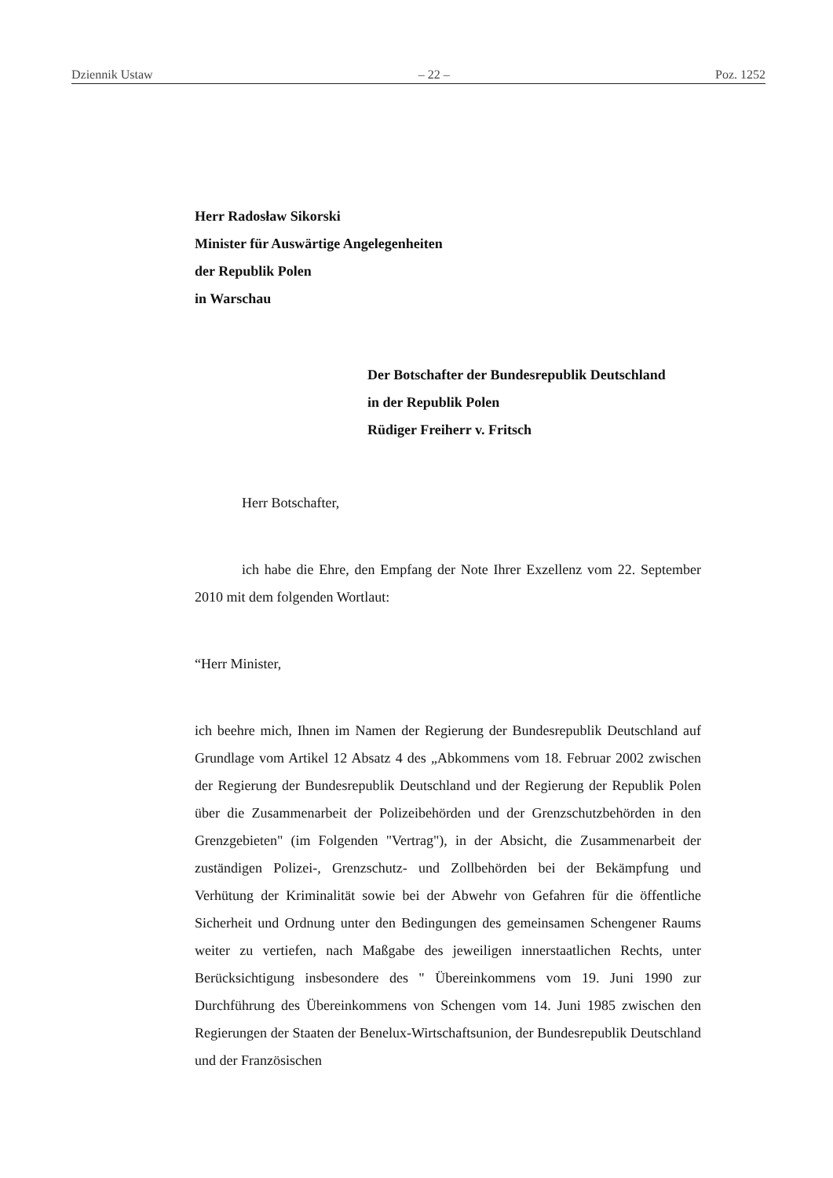Dziennik Ustaw – 22 – Poz. 1252
Herr Radosław Sikorski
Minister für Auswärtige Angelegenheiten
der Republik Polen
in Warschau
Der Botschafter der Bundesrepublik Deutschland
in der Republik Polen
Rüdiger Freiherr v. Fritsch
Herr Botschafter,
ich habe die Ehre, den Empfang der Note Ihrer Exzellenz vom 22. September 2010 mit dem folgenden Wortlaut:
“Herr Minister,
ich beehre mich, Ihnen im Namen der Regierung der Bundesrepublik Deutschland auf Grundlage vom Artikel 12 Absatz 4 des „Abkommens vom 18. Februar 2002 zwischen der Regierung der Bundesrepublik Deutschland und der Regierung der Republik Polen über die Zusammenarbeit der Polizeibehörden und der Grenzschutzbehörden in den Grenzgebieten" (im Folgenden "Vertrag"), in der Absicht, die Zusammenarbeit der zuständigen Polizei-, Grenzschutz- und Zollbehörden bei der Bekämpfung und Verhütung der Kriminalität sowie bei der Abwehr von Gefahren für die öffentliche Sicherheit und Ordnung unter den Bedingungen des gemeinsamen Schengener Raums weiter zu vertiefen, nach Maßgabe des jeweiligen innerstaatlichen Rechts, unter Berücksichtigung insbesondere des " Übereinkommens vom 19. Juni 1990 zur Durchführung des Übereinkommens von Schengen vom 14. Juni 1985 zwischen den Regierungen der Staaten der Benelux-Wirtschaftsunion, der Bundesrepublik Deutschland und der Französischen